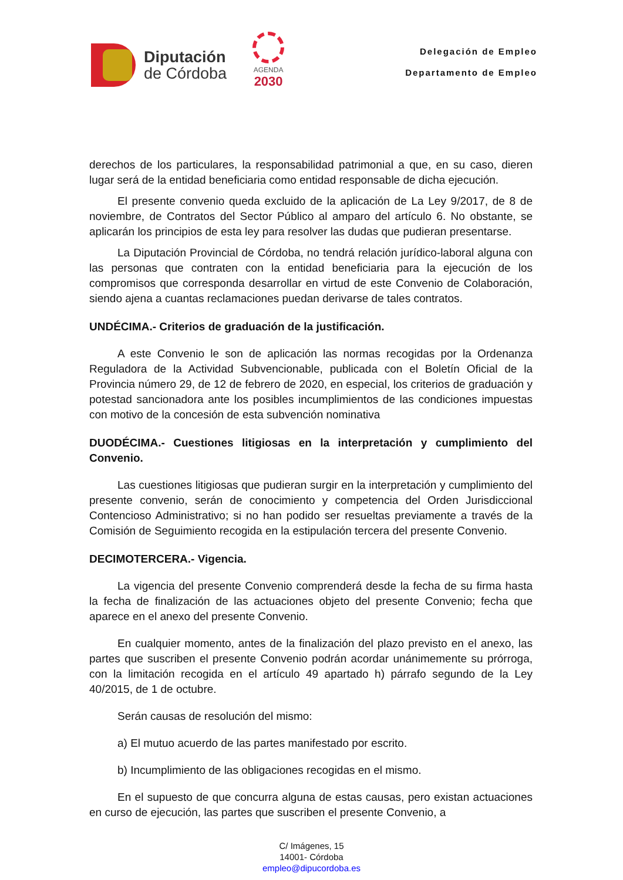Diputación
de Córdoba
AGENDA
2030
Delegación de Empleo
Departamento de Empleo
derechos de los particulares, la responsabilidad patrimonial a que, en su caso, dieren lugar será de la entidad beneficiaria como entidad responsable de dicha ejecución.
El presente convenio queda excluido de la aplicación de La Ley 9/2017, de 8 de noviembre, de Contratos del Sector Público al amparo del artículo 6. No obstante, se aplicarán los principios de esta ley para resolver las dudas que pudieran presentarse.
La Diputación Provincial de Córdoba, no tendrá relación jurídico-laboral alguna con las personas que contraten con la entidad beneficiaria para la ejecución de los compromisos que corresponda desarrollar en virtud de este Convenio de Colaboración, siendo ajena a cuantas reclamaciones puedan derivarse de tales contratos.
UNDÉCIMA.- Criterios de graduación de la justificación.
A este Convenio le son de aplicación las normas recogidas por la Ordenanza Reguladora de la Actividad Subvencionable, publicada con el Boletín Oficial de la Provincia número 29, de 12 de febrero de 2020, en especial, los criterios de graduación y potestad sancionadora ante los posibles incumplimientos de las condiciones impuestas con motivo de la concesión de esta subvención nominativa
DUODÉCIMA.- Cuestiones litigiosas en la interpretación y cumplimiento del Convenio.
Las cuestiones litigiosas que pudieran surgir en la interpretación y cumplimiento del presente convenio, serán de conocimiento y competencia del Orden Jurisdiccional Contencioso Administrativo; si no han podido ser resueltas previamente a través de la Comisión de Seguimiento recogida en la estipulación tercera del presente Convenio.
DECIMOTERCERA.- Vigencia.
La vigencia del presente Convenio comprenderá desde la fecha de su firma hasta la fecha de finalización de las actuaciones objeto del presente Convenio; fecha que aparece en el anexo del presente Convenio.
En cualquier momento, antes de la finalización del plazo previsto en el anexo, las partes que suscriben el presente Convenio podrán acordar unánimemente su prórroga, con la limitación recogida en el artículo 49 apartado h) párrafo segundo de la Ley 40/2015, de 1 de octubre.
Serán causas de resolución del mismo:
a) El mutuo acuerdo de las partes manifestado por escrito.
b) Incumplimiento de las obligaciones recogidas en el mismo.
En el supuesto de que concurra alguna de estas causas, pero existan actuaciones en curso de ejecución, las partes que suscriben el presente Convenio, a
C/ Imágenes, 15
14001- Córdoba
empleo@dipucordoba.es